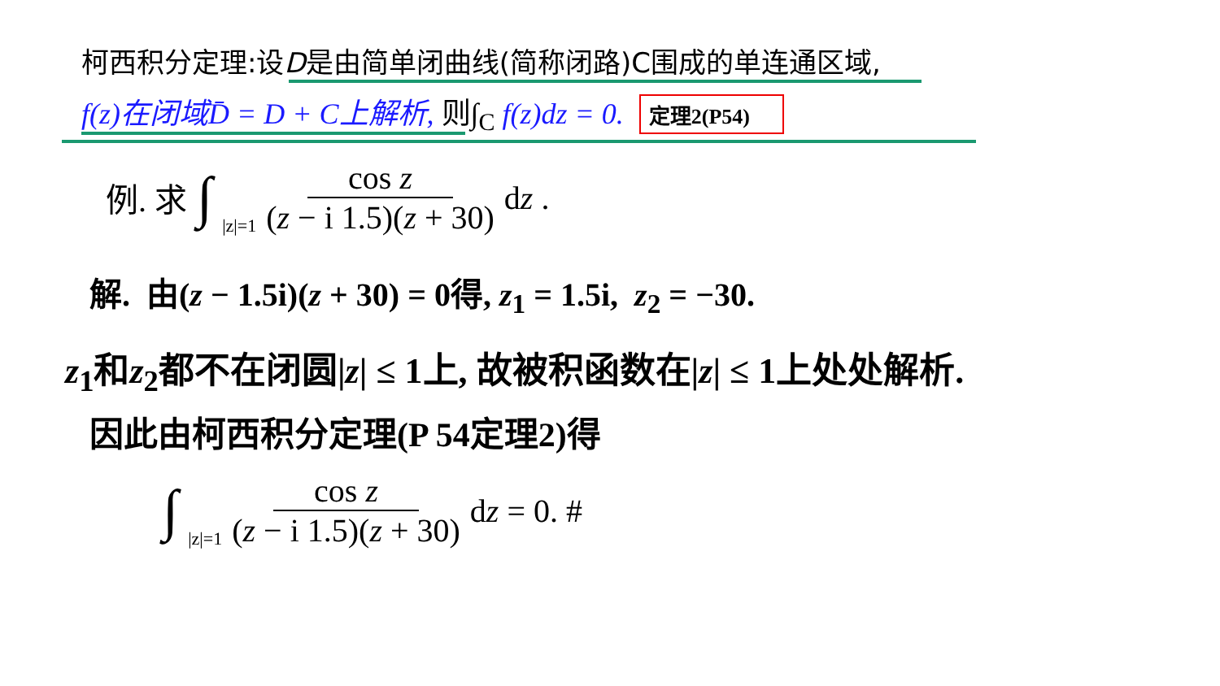柯西积分定理:设D是由简单闭曲线(简称闭路)C围成的单连通区域,
f(z)在闭域D̄ = D + C上解析, 则∫<sub>C</sub> f(z)dz = 0. 定理2(P54)
例. 求 ∫ |z|=1 cos z (z − i 1.5)(z + 30) dz .
解. 由(z − 1.5i)(z + 30) = 0得, z<sub>1</sub> = 1.5i, z<sub>2</sub> = −30.
z<sub>1</sub>和z<sub>2</sub>都不在闭圆|z| ≤ 1上, 故被积函数在|z| ≤ 1上处处解析.
因此由柯西积分定理(P 54定理2)得
∫ |z|=1 cos z (z − i 1.5)(z + 30) dz = 0. #